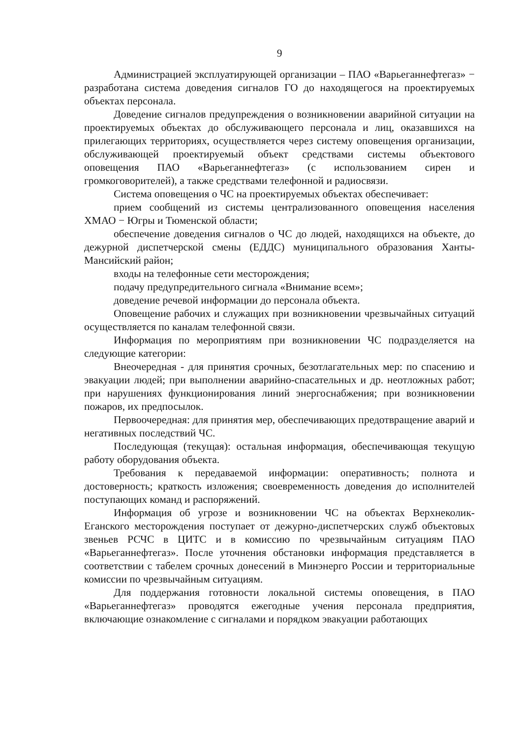9
Администрацией эксплуатирующей организации – ПАО «Варьеганнефтегаз» − разработана система доведения сигналов ГО до находящегося на проектируемых объектах персонала.
Доведение сигналов предупреждения о возникновении аварийной ситуации на проектируемых объектах до обслуживающего персонала и лиц, оказавшихся на прилегающих территориях, осуществляется через систему оповещения организации, обслуживающей проектируемый объект средствами системы объектового оповещения ПАО «Варьеганнефтегаз» (с использованием сирен и громкоговорителей), а также средствами телефонной и радиосвязи.
Система оповещения о ЧС на проектируемых объектах обеспечивает:
прием сообщений из системы централизованного оповещения населения ХМАО − Югры и Тюменской области;
обеспечение доведения сигналов о ЧС до людей, находящихся на объекте, до дежурной диспетчерской смены (ЕДДС) муниципального образования Ханты-Мансийский район;
входы на телефонные сети месторождения;
подачу предупредительного сигнала «Внимание всем»;
доведение речевой информации до персонала объекта.
Оповещение рабочих и служащих при возникновении чрезвычайных ситуаций осуществляется по каналам телефонной связи.
Информация по мероприятиям при возникновении ЧС подразделяется на следующие категории:
Внеочередная - для принятия срочных, безотлагательных мер: по спасению и эвакуации людей; при выполнении аварийно-спасательных и др. неотложных работ; при нарушениях функционирования линий энергоснабжения; при возникновении пожаров, их предпосылок.
Первоочередная: для принятия мер, обеспечивающих предотвращение аварий и негативных последствий ЧС.
Последующая (текущая): остальная информация, обеспечивающая текущую работу оборудования объекта.
Требования к передаваемой информации: оперативность; полнота и достоверность; краткость изложения; своевременность доведения до исполнителей поступающих команд и распоряжений.
Информация об угрозе и возникновении ЧС на объектах Верхнеколик-Еганского месторождения поступает от дежурно-диспетчерских служб объектовых звеньев РСЧС в ЦИТС и в комиссию по чрезвычайным ситуациям ПАО «Варьеганнефтегаз». После уточнения обстановки информация представляется в соответствии с табелем срочных донесений в Минэнерго России и территориальные комиссии по чрезвычайным ситуациям.
Для поддержания готовности локальной системы оповещения, в ПАО «Варьеганнефтегаз» проводятся ежегодные учения персонала предприятия, включающие ознакомление с сигналами и порядком эвакуации работающих